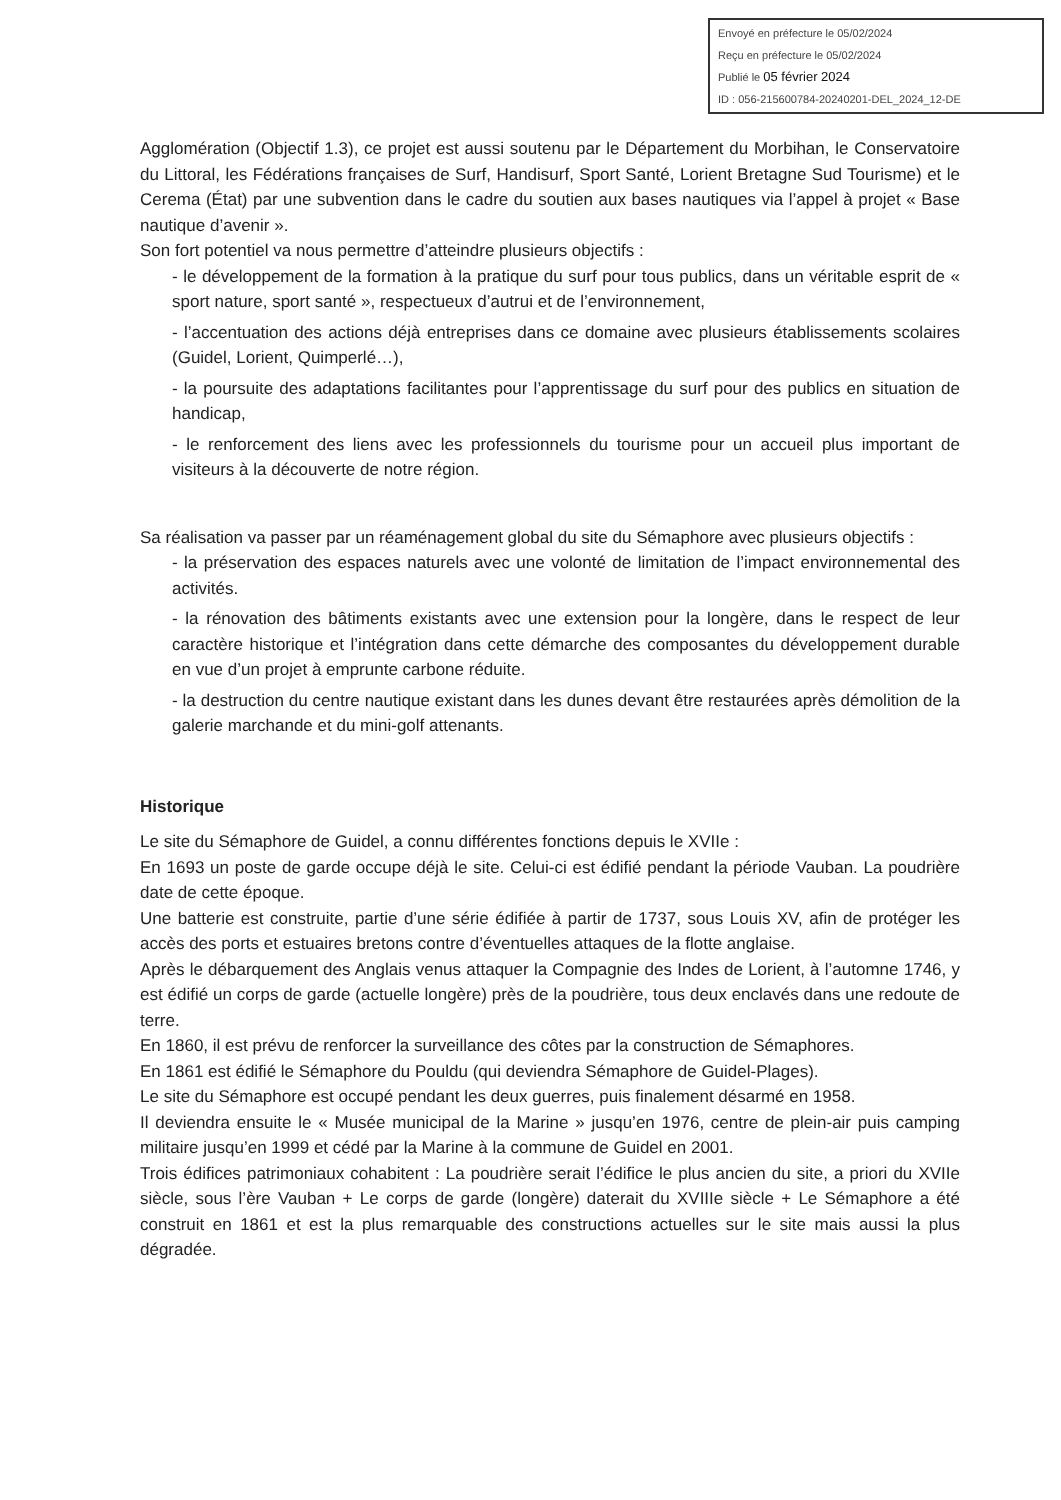Envoyé en préfecture le 05/02/2024
Reçu en préfecture le 05/02/2024
Publié le 05 février 2024
ID : 056-215600784-20240201-DEL_2024_12-DE
Agglomération (Objectif 1.3), ce projet est aussi soutenu par le Département du Morbihan, le Conservatoire du Littoral, les Fédérations françaises de Surf, Handisurf, Sport Santé, Lorient Bretagne Sud Tourisme) et le Cerema (État) par une subvention dans le cadre du soutien aux bases nautiques via l’appel à projet « Base nautique d’avenir ».
Son fort potentiel va nous permettre d’atteindre plusieurs objectifs :
- le développement de la formation à la pratique du surf pour tous publics, dans un véritable esprit de « sport nature, sport santé », respectueux d’autrui et de l’environnement,
- l’accentuation des actions déjà entreprises dans ce domaine avec plusieurs établissements scolaires (Guidel, Lorient, Quimperlé…),
- la poursuite des adaptations facilitantes pour l’apprentissage du surf pour des publics en situation de handicap,
- le renforcement des liens avec les professionnels du tourisme pour un accueil plus important de visiteurs à la découverte de notre région.
Sa réalisation va passer par un réaménagement global du site du Sémaphore avec plusieurs objectifs :
- la préservation des espaces naturels avec une volonté de limitation de l’impact environnemental des activités.
- la rénovation des bâtiments existants avec une extension pour la longère, dans le respect de leur caractère historique et l’intégration dans cette démarche des composantes du développement durable en vue d’un projet à emprunte carbone réduite.
- la destruction du centre nautique existant dans les dunes devant être restaurées après démolition de la galerie marchande et du mini-golf attenants.
Historique
Le site du Sémaphore de Guidel, a connu différentes fonctions depuis le XVIIe :
En 1693 un poste de garde occupe déjà le site. Celui-ci est édifié pendant la période Vauban. La poudrière date de cette époque.
Une batterie est construite, partie d’une série édifiée à partir de 1737, sous Louis XV, afin de protéger les accès des ports et estuaires bretons contre d’éventuelles attaques de la flotte anglaise.
Après le débarquement des Anglais venus attaquer la Compagnie des Indes de Lorient, à l’automne 1746, y est édifié un corps de garde (actuelle longère) près de la poudrière, tous deux enclavés dans une redoute de terre.
En 1860, il est prévu de renforcer la surveillance des côtes par la construction de Sémaphores.
En 1861 est édifié le Sémaphore du Pouldu (qui deviendra Sémaphore de Guidel-Plages).
Le site du Sémaphore est occupé pendant les deux guerres, puis finalement désarmé en 1958.
Il deviendra ensuite le « Musée municipal de la Marine » jusqu’en 1976, centre de plein-air puis camping militaire jusqu’en 1999 et cédé par la Marine à la commune de Guidel en 2001.
Trois édifices patrimoniaux cohabitent : La poudrière serait l’édifice le plus ancien du site, a priori du XVIIe siècle, sous l’ère Vauban + Le corps de garde (longère) daterait du XVIIIe siècle + Le Sémaphore a été construit en 1861 et est la plus remarquable des constructions actuelles sur le site mais aussi la plus dégradée.